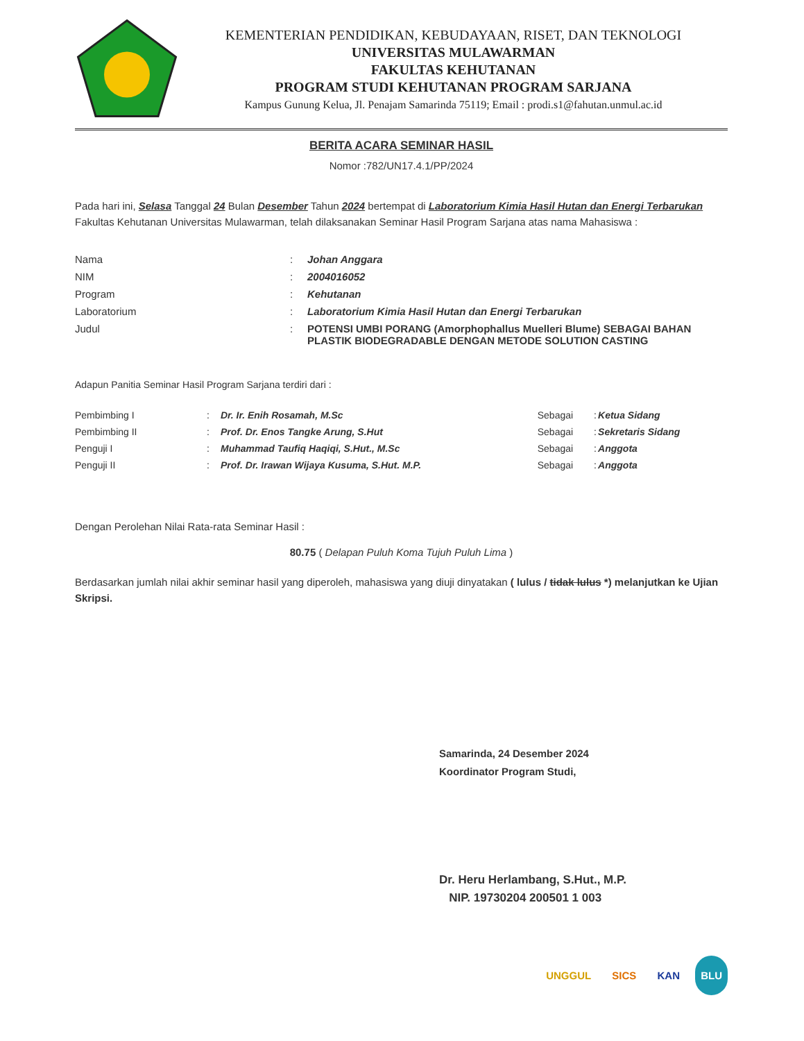KEMENTERIAN PENDIDIKAN, KEBUDAYAAN, RISET, DAN TEKNOLOGI
UNIVERSITAS MULAWARMAN
FAKULTAS KEHUTANAN
PROGRAM STUDI KEHUTANAN PROGRAM SARJANA
Kampus Gunung Kelua, Jl. Penajam Samarinda 75119; Email : prodi.s1@fahutan.unmul.ac.id
BERITA ACARA SEMINAR HASIL
Nomor :782/UN17.4.1/PP/2024
Pada hari ini, Selasa Tanggal 24 Bulan Desember Tahun 2024 bertempat di Laboratorium Kimia Hasil Hutan dan Energi Terbarukan Fakultas Kehutanan Universitas Mulawarman, telah dilaksanakan Seminar Hasil Program Sarjana atas nama Mahasiswa :
| Nama | : | Johan Anggara |
| NIM | : | 2004016052 |
| Program | : | Kehutanan |
| Laboratorium | : | Laboratorium Kimia Hasil Hutan dan Energi Terbarukan |
| Judul | : | POTENSI UMBI PORANG (Amorphophallus Muelleri Blume) SEBAGAI BAHAN PLASTIK BIODEGRADABLE DENGAN METODE SOLUTION CASTING |
Adapun Panitia Seminar Hasil Program Sarjana terdiri dari :
| Pembimbing I | : | Dr. Ir. Enih Rosamah, M.Sc | Sebagai | : | Ketua Sidang |
| Pembimbing II | : | Prof. Dr. Enos Tangke Arung, S.Hut | Sebagai | : | Sekretaris Sidang |
| Penguji I | : | Muhammad Taufiq Haqiqi, S.Hut., M.Sc | Sebagai | : | Anggota |
| Penguji II | : | Prof. Dr. Irawan Wijaya Kusuma, S.Hut. M.P. | Sebagai | : | Anggota |
Dengan Perolehan Nilai Rata-rata Seminar Hasil :
80.75 ( Delapan Puluh Koma Tujuh Puluh Lima )
Berdasarkan jumlah nilai akhir seminar hasil yang diperoleh, mahasiswa yang diuji dinyatakan ( lulus / tidak lulus *) melanjutkan ke Ujian Skripsi.
Samarinda, 24 Desember 2024
Koordinator Program Studi,
Dr. Heru Herlambang, S.Hut., M.P.
NIP. 19730204 200501 1 003
UNGGUL SICS KAN BLU